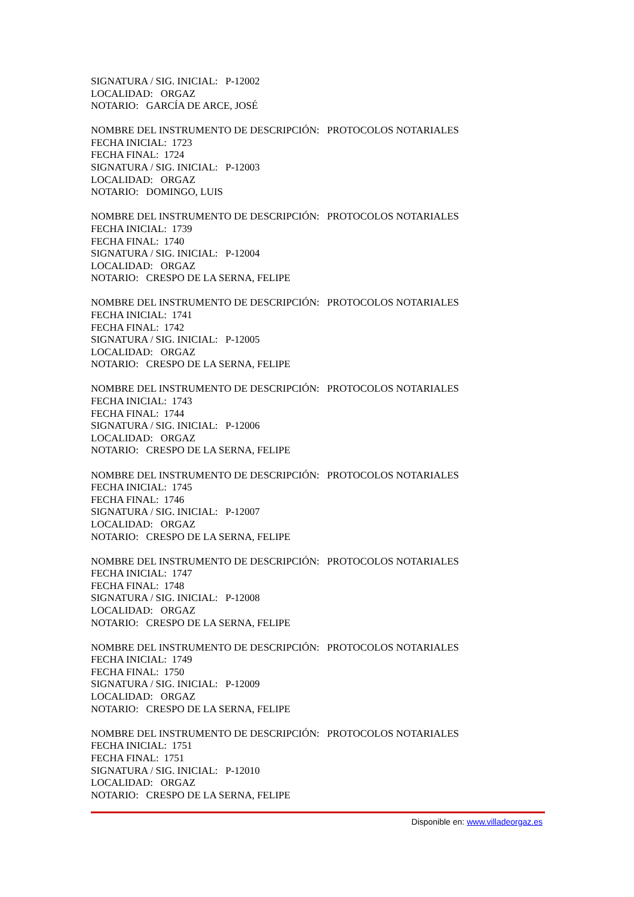SIGNATURA / SIG. INICIAL: P-12002
LOCALIDAD: ORGAZ
NOTARIO: GARCÍA DE ARCE, JOSÉ
NOMBRE DEL INSTRUMENTO DE DESCRIPCIÓN: PROTOCOLOS NOTARIALES
FECHA INICIAL: 1723
FECHA FINAL: 1724
SIGNATURA / SIG. INICIAL: P-12003
LOCALIDAD: ORGAZ
NOTARIO: DOMINGO, LUIS
NOMBRE DEL INSTRUMENTO DE DESCRIPCIÓN: PROTOCOLOS NOTARIALES
FECHA INICIAL: 1739
FECHA FINAL: 1740
SIGNATURA / SIG. INICIAL: P-12004
LOCALIDAD: ORGAZ
NOTARIO: CRESPO DE LA SERNA, FELIPE
NOMBRE DEL INSTRUMENTO DE DESCRIPCIÓN: PROTOCOLOS NOTARIALES
FECHA INICIAL: 1741
FECHA FINAL: 1742
SIGNATURA / SIG. INICIAL: P-12005
LOCALIDAD: ORGAZ
NOTARIO: CRESPO DE LA SERNA, FELIPE
NOMBRE DEL INSTRUMENTO DE DESCRIPCIÓN: PROTOCOLOS NOTARIALES
FECHA INICIAL: 1743
FECHA FINAL: 1744
SIGNATURA / SIG. INICIAL: P-12006
LOCALIDAD: ORGAZ
NOTARIO: CRESPO DE LA SERNA, FELIPE
NOMBRE DEL INSTRUMENTO DE DESCRIPCIÓN: PROTOCOLOS NOTARIALES
FECHA INICIAL: 1745
FECHA FINAL: 1746
SIGNATURA / SIG. INICIAL: P-12007
LOCALIDAD: ORGAZ
NOTARIO: CRESPO DE LA SERNA, FELIPE
NOMBRE DEL INSTRUMENTO DE DESCRIPCIÓN: PROTOCOLOS NOTARIALES
FECHA INICIAL: 1747
FECHA FINAL: 1748
SIGNATURA / SIG. INICIAL: P-12008
LOCALIDAD: ORGAZ
NOTARIO: CRESPO DE LA SERNA, FELIPE
NOMBRE DEL INSTRUMENTO DE DESCRIPCIÓN: PROTOCOLOS NOTARIALES
FECHA INICIAL: 1749
FECHA FINAL: 1750
SIGNATURA / SIG. INICIAL: P-12009
LOCALIDAD: ORGAZ
NOTARIO: CRESPO DE LA SERNA, FELIPE
NOMBRE DEL INSTRUMENTO DE DESCRIPCIÓN: PROTOCOLOS NOTARIALES
FECHA INICIAL: 1751
FECHA FINAL: 1751
SIGNATURA / SIG. INICIAL: P-12010
LOCALIDAD: ORGAZ
NOTARIO: CRESPO DE LA SERNA, FELIPE
Disponible en: www.villadeorgaz.es